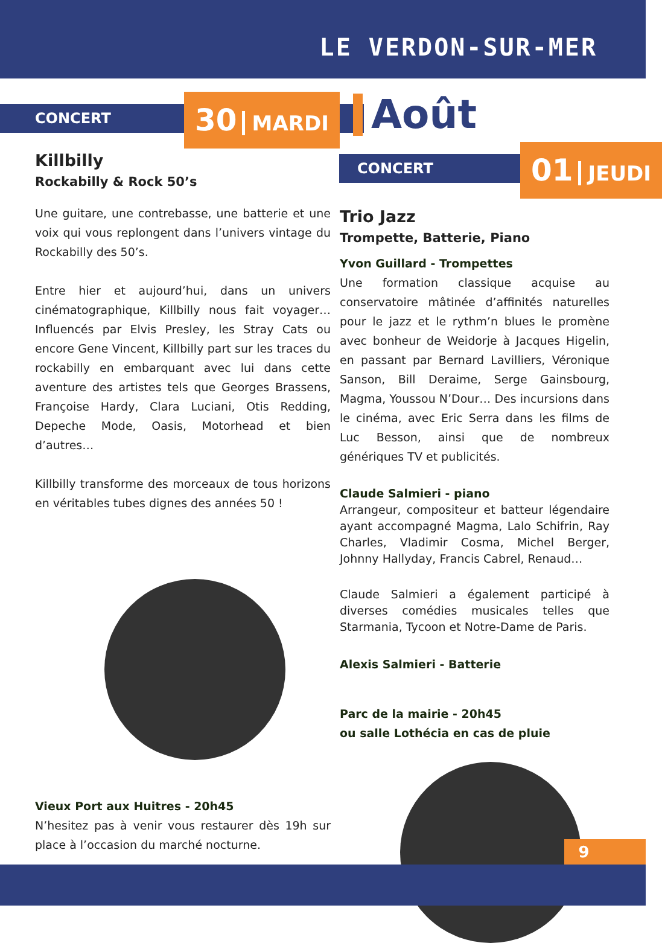LE VERDON-SUR-MER
CONCERT
30 MARDI
Killbilly
Rockabilly & Rock 50’s
Une guitare, une contrebasse, une batterie et une voix qui vous replongent dans l’univers vintage du Rockabilly des 50’s.
Entre hier et aujourd’hui, dans un univers cinématographique, Killbilly nous fait voyager… Influencés par Elvis Presley, les Stray Cats ou encore Gene Vincent, Killbilly part sur les traces du rockabilly en embarquant avec lui dans cette aventure des artistes tels que Georges Brassens, Françoise Hardy, Clara Luciani, Otis Redding, Depeche Mode, Oasis, Motorhead et bien d’autres…
Killbilly transforme des morceaux de tous horizons en véritables tubes dignes des années 50 !
Vieux Port aux Huitres - 20h45
N’hesitez pas à venir vous restaurer dès 19h sur place à l’occasion du marché nocturne.
Août
CONCERT
01 JEUDI
Trio Jazz
Trompette, Batterie, Piano
Yvon Guillard - Trompettes
Une formation classique acquise au conservatoire mâtinée d’affinités naturelles pour le jazz et le rythm’n blues le promène avec bonheur de Weidorje à Jacques Higelin, en passant par Bernard Lavilliers, Véronique Sanson, Bill Deraime, Serge Gainsbourg, Magma, Youssou N’Dour… Des incursions dans le cinéma, avec Eric Serra dans les films de Luc Besson, ainsi que de nombreux génériques TV et publicités.
Claude Salmieri - piano
Arrangeur, compositeur et batteur légendaire ayant accompagné Magma, Lalo Schifrin, Ray Charles, Vladimir Cosma, Michel Berger, Johnny Hallyday, Francis Cabrel, Renaud…
Claude Salmieri a également participé à diverses comédies musicales telles que Starmania, Tycoon et Notre-Dame de Paris.
Alexis Salmieri - Batterie
Parc de la mairie - 20h45
ou salle Lothécia en cas de pluie
9